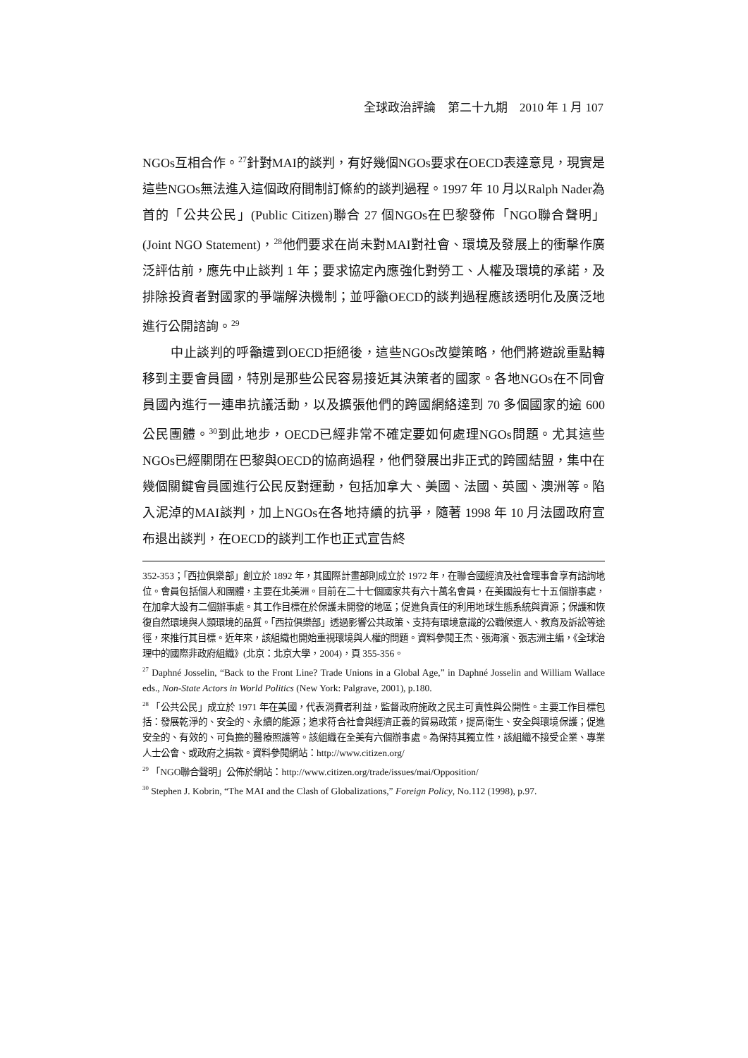全球政治評論　第二十九期　2010 年 1 月 107
NGOs互相合作。<sup>27</sup>針對MAI的談判，有好幾個NGOs要求在OECD表達意見，現實是這些NGOs無法進入這個政府間制訂條約的談判過程。1997 年 10 月以Ralph Nader為首的「公共公民」(Public Citizen)聯合 27 個NGOs在巴黎發佈「NGO聯合聲明」(Joint NGO Statement)，<sup>28</sup>他們要求在尚未對MAI對社會、環境及發展上的衝擊作廣泛評估前，應先中止談判 1 年；要求協定內應強化對勞工、人權及環境的承諾，及排除投資者對國家的爭端解決機制；並呼籲OECD的談判過程應該透明化及廣泛地進行公開諮詢。<sup>29</sup>
中止談判的呼籲遭到OECD拒絕後，這些NGOs改變策略，他們將遊說重點轉移到主要會員國，特別是那些公民容易接近其決策者的國家。各地NGOs在不同會員國內進行一連串抗議活動，以及擴張他們的跨國網絡達到 70 多個國家的逾 600 公民團體。<sup>30</sup>到此地步，OECD已經非常不確定要如何處理NGOs問題。尤其這些NGOs已經關閉在巴黎與OECD的協商過程，他們發展出非正式的跨國結盟，集中在幾個關鍵會員國進行公民反對運動，包括加拿大、美國、法國、英國、澳洲等。陷入泥淖的MAI談判，加上NGOs在各地持續的抗爭，隨著 1998 年 10 月法國政府宣布退出談判，在OECD的談判工作也正式宣告終
352-353；「西拉俱樂部」創立於 1892 年，其國際計畫部則成立於 1972 年，在聯合國經濟及社會理事會享有諮詢地位。會員包括個人和團體，主要在北美洲。目前在二十七個國家共有六十萬名會員，在美國設有七十五個辦事處，在加拿大設有二個辦事處。其工作目標在於保護未開發的地區；促進負責任的利用地球生態系統與資源；保護和恢復自然環境與人類環境的品質。「西拉俱樂部」透過影響公共政策、支持有環境意識的公職候選人、教育及訴訟等途徑，來推行其目標。近年來，該組織也開始重視環境與人權的問題。資料參閱王杰、張海濱、張志洲主編，《全球治理中的國際非政府組織》(北京：北京大學，2004)，頁 355-356。
<sup>27</sup> Daphné Josselin, “Back to the Front Line? Trade Unions in a Global Age,” in Daphné Josselin and William Wallace eds., Non-State Actors in World Politics (New York: Palgrave, 2001), p.180.
<sup>28</sup> 「公共公民」成立於 1971 年在美國，代表消費者利益，監督政府施政之民主可責性與公開性。主要工作目標包括：發展乾淨的、安全的、永續的能源；追求符合社會與經濟正義的貿易政策，提高衛生、安全與環境保護；促進安全的、有效的、可負擔的醫療照護等。該組織在全美有六個辦事處。為保持其獨立性，該組織不接受企業、專業人士公會、或政府之捐款。資料參閱網站：http://www.citizen.org/
<sup>29</sup> 「NGO聯合聲明」公佈於網站：http://www.citizen.org/trade/issues/mai/Opposition/
<sup>30</sup> Stephen J. Kobrin, “The MAI and the Clash of Globalizations,” Foreign Policy, No.112 (1998), p.97.